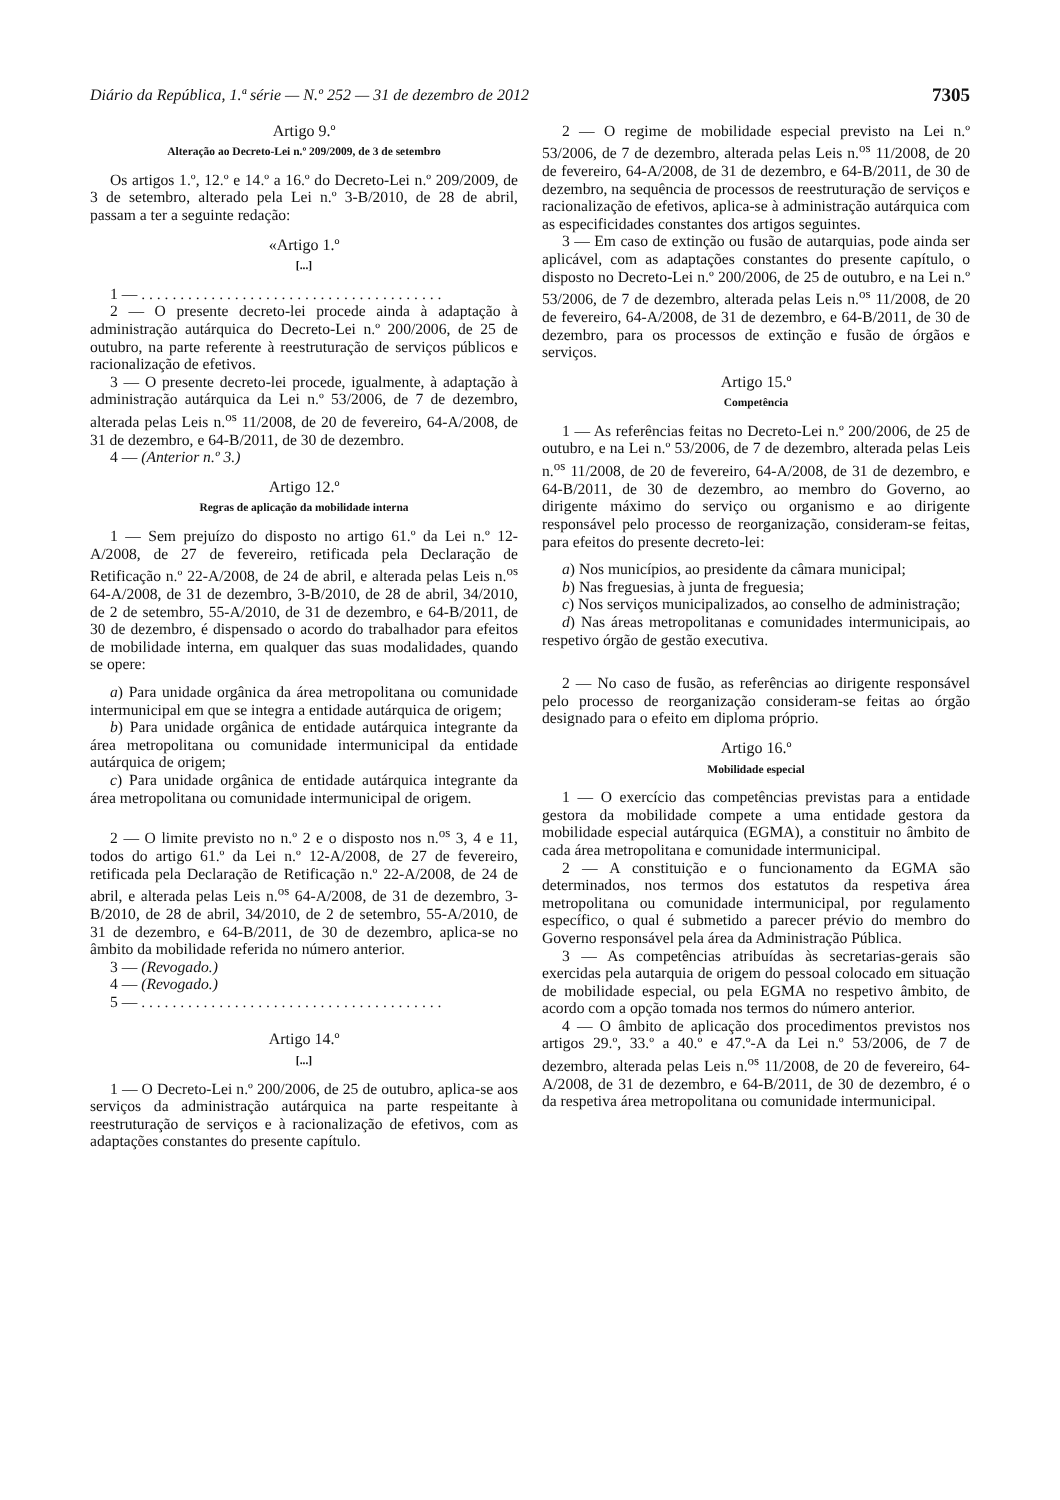Diário da República, 1.ª série — N.º 252 — 31 de dezembro de 2012 7305
Artigo 9.º
Alteração ao Decreto-Lei n.º 209/2009, de 3 de setembro
Os artigos 1.º, 12.º e 14.º a 16.º do Decreto-Lei n.º 209/2009, de 3 de setembro, alterado pela Lei n.º 3-B/2010, de 28 de abril, passam a ter a seguinte redação:
«Artigo 1.º
[...]
1 — . . . . . . . . . . . . . . . . . . . . . . . . . . . . . . . . . . . . . . .
2 — O presente decreto-lei procede ainda à adaptação à administração autárquica do Decreto-Lei n.º 200/2006, de 25 de outubro, na parte referente à reestruturação de serviços públicos e racionalização de efetivos.
3 — O presente decreto-lei procede, igualmente, à adaptação à administração autárquica da Lei n.º 53/2006, de 7 de dezembro, alterada pelas Leis n.<sup>os</sup> 11/2008, de 20 de fevereiro, 64-A/2008, de 31 de dezembro, e 64-B/2011, de 30 de dezembro.
4 — (Anterior n.º 3.)
Artigo 12.º
Regras de aplicação da mobilidade interna
1 — Sem prejuízo do disposto no artigo 61.º da Lei n.º 12-A/2008, de 27 de fevereiro, retificada pela Declaração de Retificação n.º 22-A/2008, de 24 de abril, e alterada pelas Leis n.<sup>os</sup> 64-A/2008, de 31 de dezembro, 3-B/2010, de 28 de abril, 34/2010, de 2 de setembro, 55-A/2010, de 31 de dezembro, e 64-B/2011, de 30 de dezembro, é dispensado o acordo do trabalhador para efeitos de mobilidade interna, em qualquer das suas modalidades, quando se opere:
a) Para unidade orgânica da área metropolitana ou comunidade intermunicipal em que se integra a entidade autárquica de origem;
b) Para unidade orgânica de entidade autárquica integrante da área metropolitana ou comunidade intermunicipal da entidade autárquica de origem;
c) Para unidade orgânica de entidade autárquica integrante da área metropolitana ou comunidade intermunicipal de origem.
2 — O limite previsto no n.º 2 e o disposto nos n.<sup>os</sup> 3, 4 e 11, todos do artigo 61.º da Lei n.º 12-A/2008, de 27 de fevereiro, retificada pela Declaração de Retificação n.º 22-A/2008, de 24 de abril, e alterada pelas Leis n.<sup>os</sup> 64-A/2008, de 31 de dezembro, 3-B/2010, de 28 de abril, 34/2010, de 2 de setembro, 55-A/2010, de 31 de dezembro, e 64-B/2011, de 30 de dezembro, aplica-se no âmbito da mobilidade referida no número anterior.
3 — (Revogado.)
4 — (Revogado.)
5 — . . . . . . . . . . . . . . . . . . . . . . . . . . . . . . . . . . . . . . .
Artigo 14.º
[...]
1 — O Decreto-Lei n.º 200/2006, de 25 de outubro, aplica-se aos serviços da administração autárquica na parte respeitante à reestruturação de serviços e à racionalização de efetivos, com as adaptações constantes do presente capítulo.
2 — O regime de mobilidade especial previsto na Lei n.º 53/2006, de 7 de dezembro, alterada pelas Leis n.<sup>os</sup> 11/2008, de 20 de fevereiro, 64-A/2008, de 31 de dezembro, e 64-B/2011, de 30 de dezembro, na sequência de processos de reestruturação de serviços e racionalização de efetivos, aplica-se à administração autárquica com as especificidades constantes dos artigos seguintes.
3 — Em caso de extinção ou fusão de autarquias, pode ainda ser aplicável, com as adaptações constantes do presente capítulo, o disposto no Decreto-Lei n.º 200/2006, de 25 de outubro, e na Lei n.º 53/2006, de 7 de dezembro, alterada pelas Leis n.<sup>os</sup> 11/2008, de 20 de fevereiro, 64-A/2008, de 31 de dezembro, e 64-B/2011, de 30 de dezembro, para os processos de extinção e fusão de órgãos e serviços.
Artigo 15.º
Competência
1 — As referências feitas no Decreto-Lei n.º 200/2006, de 25 de outubro, e na Lei n.º 53/2006, de 7 de dezembro, alterada pelas Leis n.<sup>os</sup> 11/2008, de 20 de fevereiro, 64-A/2008, de 31 de dezembro, e 64-B/2011, de 30 de dezembro, ao membro do Governo, ao dirigente máximo do serviço ou organismo e ao dirigente responsável pelo processo de reorganização, consideram-se feitas, para efeitos do presente decreto-lei:
a) Nos municípios, ao presidente da câmara municipal;
b) Nas freguesias, à junta de freguesia;
c) Nos serviços municipalizados, ao conselho de administração;
d) Nas áreas metropolitanas e comunidades intermunicipais, ao respetivo órgão de gestão executiva.
2 — No caso de fusão, as referências ao dirigente responsável pelo processo de reorganização consideram-se feitas ao órgão designado para o efeito em diploma próprio.
Artigo 16.º
Mobilidade especial
1 — O exercício das competências previstas para a entidade gestora da mobilidade compete a uma entidade gestora da mobilidade especial autárquica (EGMA), a constituir no âmbito de cada área metropolitana e comunidade intermunicipal.
2 — A constituição e o funcionamento da EGMA são determinados, nos termos dos estatutos da respetiva área metropolitana ou comunidade intermunicipal, por regulamento específico, o qual é submetido a parecer prévio do membro do Governo responsável pela área da Administração Pública.
3 — As competências atribuídas às secretarias-gerais são exercidas pela autarquia de origem do pessoal colocado em situação de mobilidade especial, ou pela EGMA no respetivo âmbito, de acordo com a opção tomada nos termos do número anterior.
4 — O âmbito de aplicação dos procedimentos previstos nos artigos 29.º, 33.º a 40.º e 47.º-A da Lei n.º 53/2006, de 7 de dezembro, alterada pelas Leis n.<sup>os</sup> 11/2008, de 20 de fevereiro, 64-A/2008, de 31 de dezembro, e 64-B/2011, de 30 de dezembro, é o da respetiva área metropolitana ou comunidade intermunicipal.